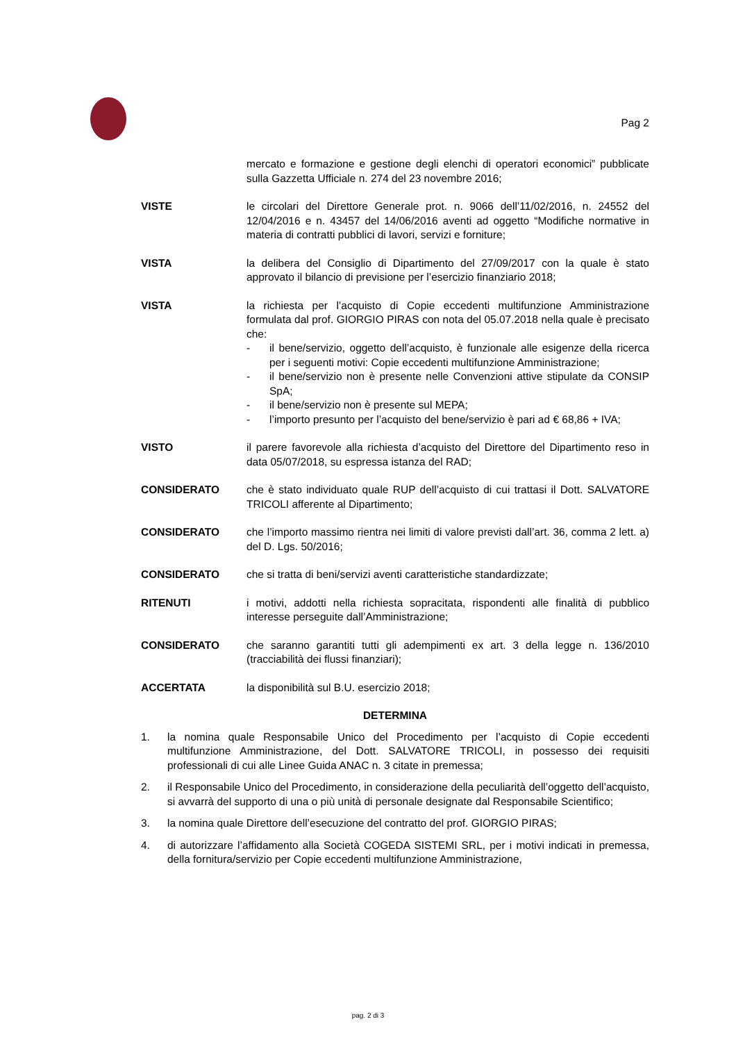Pag 2
mercato e formazione e gestione degli elenchi di operatori economici” pubblicate sulla Gazzetta Ufficiale n. 274 del 23 novembre 2016;
VISTE le circolari del Direttore Generale prot. n. 9066 dell’11/02/2016, n. 24552 del 12/04/2016 e n. 43457 del 14/06/2016 aventi ad oggetto “Modifiche normative in materia di contratti pubblici di lavori, servizi e forniture;
VISTA la delibera del Consiglio di Dipartimento del 27/09/2017 con la quale è stato approvato il bilancio di previsione per l’esercizio finanziario 2018;
VISTA la richiesta per l’acquisto di Copie eccedenti multifunzione Amministrazione formulata dal prof. GIORGIO PIRAS con nota del 05.07.2018 nella quale è precisato che:
- il bene/servizio, oggetto dell’acquisto, è funzionale alle esigenze della ricerca per i seguenti motivi: Copie eccedenti multifunzione Amministrazione;
- il bene/servizio non è presente nelle Convenzioni attive stipulate da CONSIP SpA;
- il bene/servizio non è presente sul MEPA;
- l’importo presunto per l’acquisto del bene/servizio è pari ad € 68,86 + IVA;
VISTO il parere favorevole alla richiesta d’acquisto del Direttore del Dipartimento reso in data 05/07/2018, su espressa istanza del RAD;
CONSIDERATO che è stato individuato quale RUP dell’acquisto di cui trattasi il Dott. SALVATORE TRICOLI afferente al Dipartimento;
CONSIDERATO che l’importo massimo rientra nei limiti di valore previsti dall’art. 36, comma 2 lett. a) del D. Lgs. 50/2016;
CONSIDERATO che si tratta di beni/servizi aventi caratteristiche standardizzate;
RITENUTI i motivi, addotti nella richiesta sopracitata, rispondenti alle finalità di pubblico interesse perseguite dall’Amministrazione;
CONSIDERATO che saranno garantiti tutti gli adempimenti ex art. 3 della legge n. 136/2010 (tracciabilità dei flussi finanziari);
ACCERTATA la disponibilità sul B.U. esercizio 2018;
DETERMINA
1. la nomina quale Responsabile Unico del Procedimento per l’acquisto di Copie eccedenti multifunzione Amministrazione, del Dott. SALVATORE TRICOLI, in possesso dei requisiti professionali di cui alle Linee Guida ANAC n. 3 citate in premessa;
2. il Responsabile Unico del Procedimento, in considerazione della peculiarità dell’oggetto dell’acquisto, si avvarrà del supporto di una o più unità di personale designate dal Responsabile Scientifico;
3. la nomina quale Direttore dell’esecuzione del contratto del prof. GIORGIO PIRAS;
4. di autorizzare l’affidamento alla Società COGEDA SISTEMI SRL, per i motivi indicati in premessa, della fornitura/servizio per Copie eccedenti multifunzione Amministrazione,
pag. 2 di 3